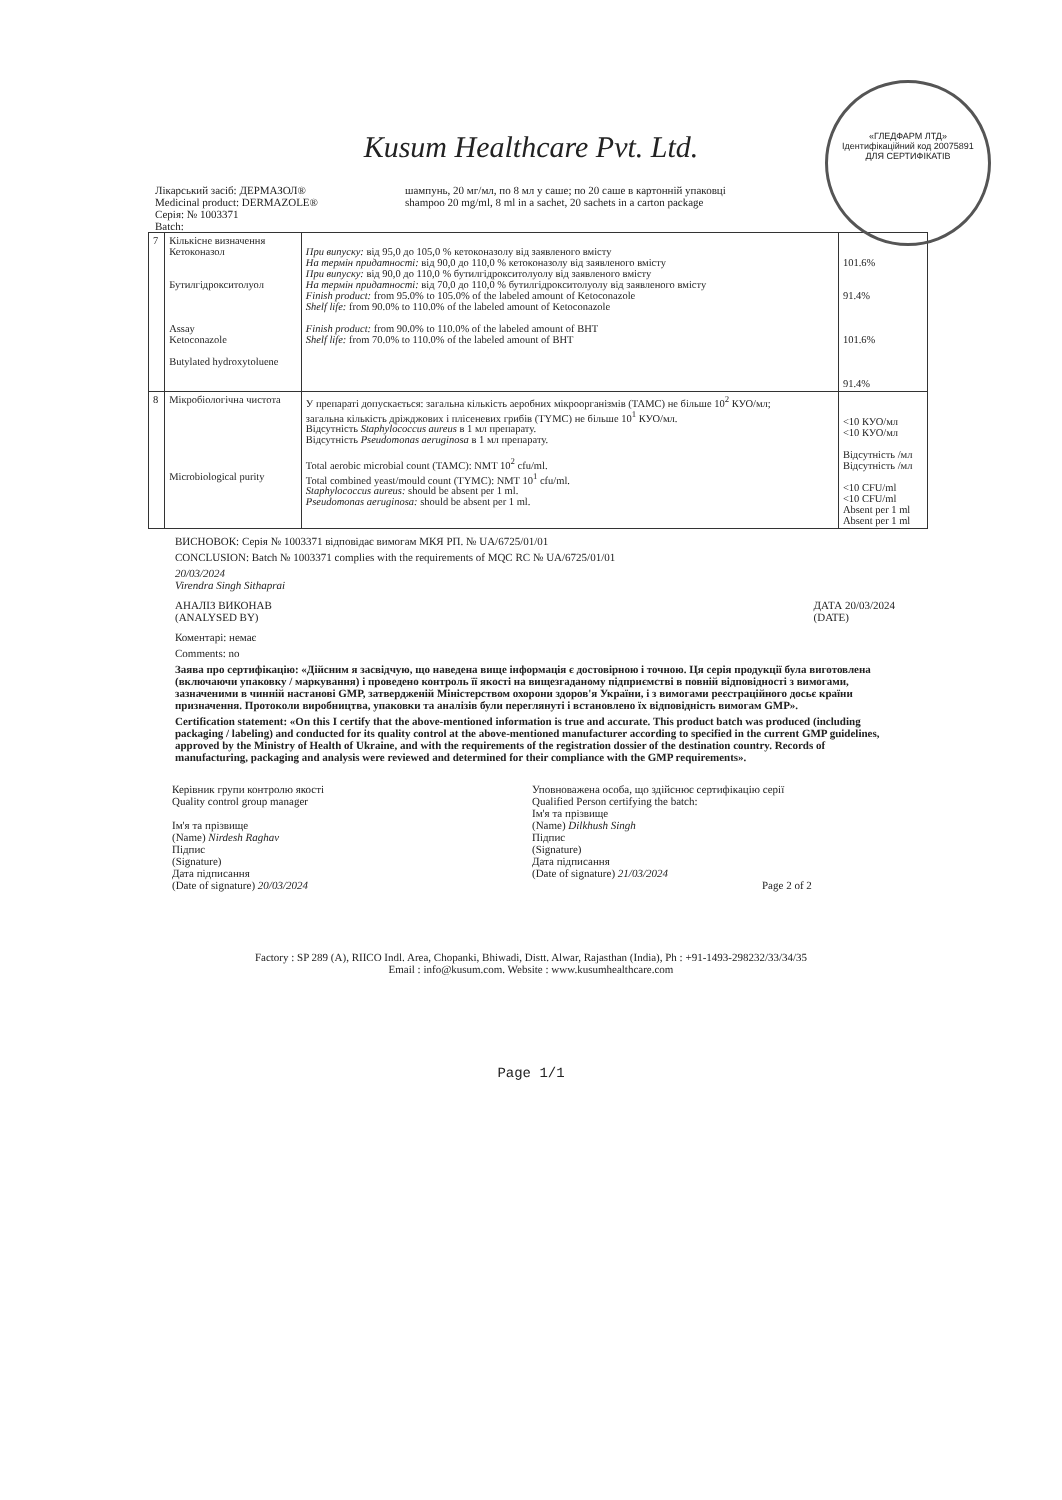«ГЛЕДФАРМ ЛТД»
Ідентифікаційний код 20075891
ДЛЯ СЕРТИФІКАТІВ
Kusum Healthcare Pvt. Ltd.
Лікарський засіб: ДЕРМАЗОЛ® шампунь, 20 мг/мл, по 8 мл у саше; по 20 саше в картонній упаковці
Medicinal product: DERMAZOLE® shampoo 20 mg/ml, 8 ml in a sachet, 20 sachets in a carton package
Серія: № 1003371
Batch:
| 7 | Кількісне визначення Кетоконазол Бутилгідрокситолуол Assay Ketoconazole Butylated hydroxytoluene | При випуску: від 95,0 до 105,0 % кетоконазолу від заявленого вмісту На термін придатності: від 90,0 до 110,0 % кетоконазолу від заявленого вмісту При випуску: від 90,0 до 110,0 % бутилгідрокситолуолу від заявленого вмісту На термін придатності: від 70,0 до 110,0 % бутилгідрокситолуолу від заявленого вмісту Finish product: from 95.0% to 105.0% of the labeled amount of Ketoconazole Shelf life: from 90.0% to 110.0% of the labeled amount of Ketoconazole Finish product: from 90.0% to 110.0% of the labeled amount of BHT Shelf life: from 70.0% to 110.0% of the labeled amount of BHT | 101.6% 91.4% 101.6% 91.4% |
| 8 | Мікробіологічна чистота Microbiological purity | У препараті допускається: загальна кількість аеробних мікроорганізмів (ТАМС) не більше 10<sup>2</sup> КУО/мл; загальна кількість дріжджових і плісеневих грибів (TYMC) не більше 10<sup>1</sup> КУО/мл. Відсутність Staphylococcus aureus в 1 мл препарату. Відсутність Pseudomonas aeruginosa в 1 мл препарату. Total aerobic microbial count (TAMC): NMT 10<sup>2</sup> cfu/ml. Total combined yeast/mould count (TYMC): NMT 10<sup>1</sup> cfu/ml. Staphylococcus aureus: should be absent per 1 ml. Pseudomonas aeruginosa: should be absent per 1 ml. | <10 КУО/мл <10 КУО/мл Відсутність /мл Відсутність /мл <10 CFU/ml <10 CFU/ml Absent per 1 ml Absent per 1 ml |
ВИСНОВОК: Серія № 1003371 відповідає вимогам МКЯ РП. № UA/6725/01/01
CONCLUSION: Batch № 1003371 complies with the requirements of MQC RC № UA/6725/01/01
20/03/2024
Virendra Singh Sithaprai
АНАЛІЗ ВИКОНАВ
(ANALYSED BY)
ДАТА 20/03/2024
(DATE)
Коментарі: немає
Comments: no
Заява про сертифікацію: «Дійсним я засвідчую, що наведена вище інформація є достовірною і точною. Ця серія продукції була виготовлена (включаючи упаковку / маркування) і проведено контроль її якості на вищезгаданому підприємстві в повній відповідності з вимогами, зазначеними в чинній настанові GMP, затвердженій Міністерством охорони здоров'я України, і з вимогами реєстраційного досьє країни призначення. Протоколи виробництва, упаковки та аналізів були переглянуті і встановлено їх відповідність вимогам GMP».
Certification statement: «On this I certify that the above-mentioned information is true and accurate. This product batch was produced (including packaging / labeling) and conducted for its quality control at the above-mentioned manufacturer according to specified in the current GMP guidelines, approved by the Ministry of Health of Ukraine, and with the requirements of the registration dossier of the destination country. Records of manufacturing, packaging and analysis were reviewed and determined for their compliance with the GMP requirements».
Керівник групи контролю якості
Quality control group manager
Ім'я та прізвище
(Name) Nirdesh Raghav
Підпис
(Signature)
Дата підписання
(Date of signature) 20/03/2024
Уповноважена особа, що здійснює сертифікацію серії
Qualified Person certifying the batch:
Ім'я та прізвище
(Name) Dilkhush Singh
Підпис
(Signature)
Дата підписання
(Date of signature) 21/03/2024
Page 2 of 2
Factory : SP 289 (A), RIICO Indl. Area, Chopanki, Bhiwadi, Distt. Alwar, Rajasthan (India), Ph : +91-1493-298232/33/34/35
Email : info@kusum.com. Website : www.kusumhealthcare.com
Page 1/1